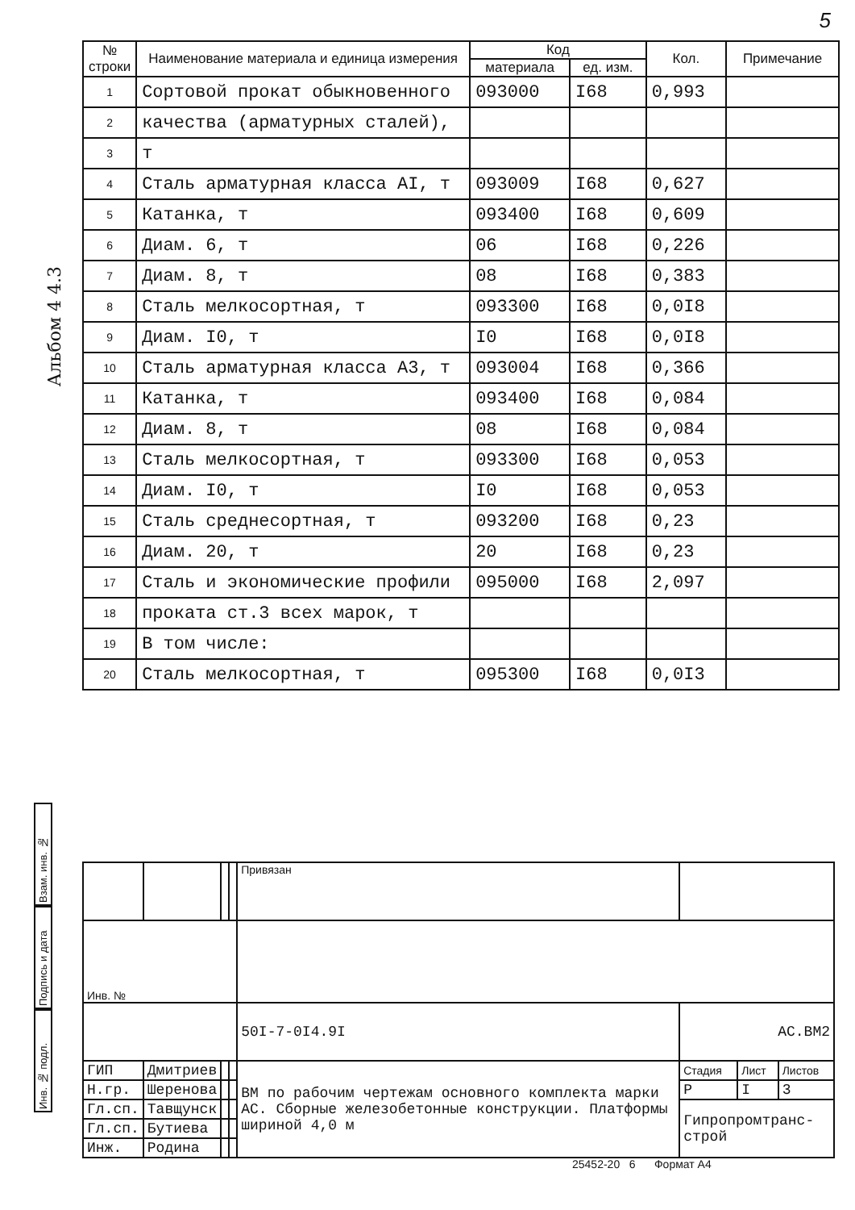5
Альбом 4 4.3
| № строки | Наименование материала и единица измерения | Код | | Кол. | Примечание |
| --- | --- | --- | --- | --- | --- |
| | | материала | ед. изм. | | |
| 1 | Сортовой прокат обыкновенного | 093000 | I68 | 0,993 | |
| 2 | качества (арматурных сталей), | | | | |
| 3 | т | | | | |
| 4 | Сталь арматурная класса АI, т | 093009 | I68 | 0,627 | |
| 5 | Катанка, т | 093400 | I68 | 0,609 | |
| 6 | Диам. 6, т | 06 | I68 | 0,226 | |
| 7 | Диам. 8, т | 08 | I68 | 0,383 | |
| 8 | Сталь мелкосортная, т | 093300 | I68 | 0,0I8 | |
| 9 | Диам. I0, т | I0 | I68 | 0,0I8 | |
| 10 | Сталь арматурная класса А3, т | 093004 | I68 | 0,366 | |
| 11 | Катанка, т | 093400 | I68 | 0,084 | |
| 12 | Диам. 8, т | 08 | I68 | 0,084 | |
| 13 | Сталь мелкосортная, т | 093300 | I68 | 0,053 | |
| 14 | Диам. I0, т | I0 | I68 | 0,053 | |
| 15 | Сталь среднесортная, т | 093200 | I68 | 0,23 | |
| 16 | Диам. 20, т | 20 | I68 | 0,23 | |
| 17 | Сталь и экономические профили | 095000 | I68 | 2,097 | |
| 18 | проката ст.3 всех марок, т | | | | |
| 19 | В том числе: | | | | |
| 20 | Сталь мелкосортная, т | 095300 | I68 | 0,0I3 | |
Взам. инв. №
Подпись и дата
Инв. № подл.
| | | | | Привязан | | | |
| Инв. № | | | | | | | |
| | | | | 50I-7-0I4.9I | АС.ВМ2 | | |
| ГИП | Дмитриев | | | ВМ по рабочим чертежам основного комплекта марки АС. Сборные железобетонные конструкции. Платформы шириной 4,0 м | Стадия | Лист | Листов |
| Н.гр. | Шеренова | | | | Р | I | 3 |
| Гл.сп. | Тавщунск | | | | Гипропромтранс-строй | | |
| Гл.сп. | Бутиева | | | | | | |
| Инж. | Родина | | | | | | |
25452-20 6 Формат А4